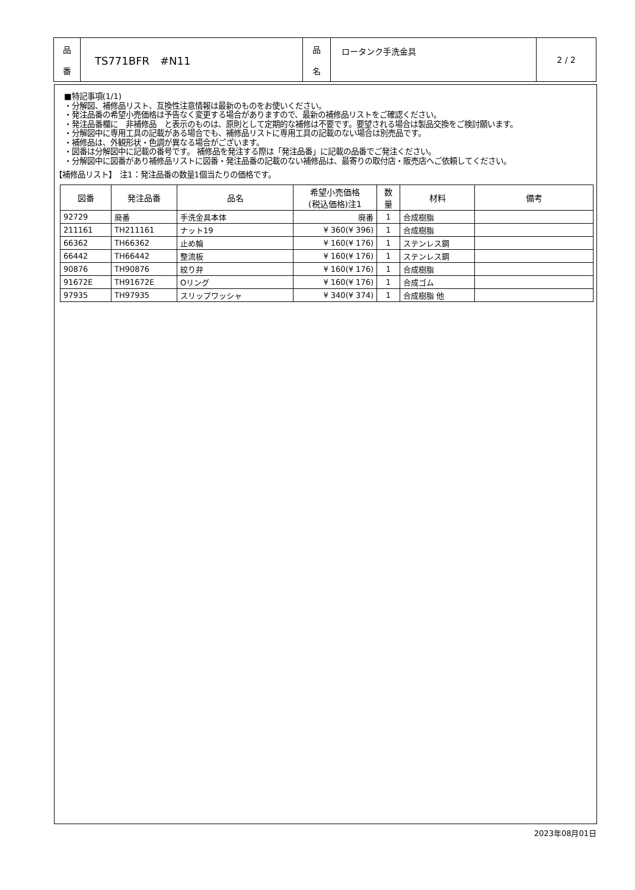| 品 番 | TS771BFR #N11 | 品 名 | ロータンク手洗金具 | 2 / 2 |
■特記事項(1/1)
・分解図、補修品リスト、互換性注意情報は最新のものをお使いください。
・発注品番の希望小売価格は予告なく変更する場合がありますので、最新の補修品リストをご確認ください。
・発注品番欄に　非補修品　と表示のものは、原則として定期的な補修は不要です。要望される場合は製品交換をご検討願います。
・分解図中に専用工具の記載がある場合でも、補修品リストに専用工具の記載のない場合は別売品です。
・補修品は、外観形状・色調が異なる場合がございます。
・図番は分解図中に記載の番号です。 補修品を発注する際は「発注品番」に記載の品番でご発注ください。
・分解図中に図番があり補修品リストに図番・発注品番の記載のない補修品は、最寄りの取付店・販売店へご依頼してください。
【補修品リスト】　注1：発注品番の数量1個当たりの価格です。
| 図番 | 発注品番 | 品名 | 希望小売価格 (税込価格)注1 | 数 量 | 材料 | 備考 |
| --- | --- | --- | --- | --- | --- | --- |
| 92729 | 廃番 | 手洗金具本体 | 廃番 | 1 | 合成樹脂 | |
| 211161 | TH211161 | ナット19 | ¥ 360(¥ 396) | 1 | 合成樹脂 | |
| 66362 | TH66362 | 止め輪 | ¥ 160(¥ 176) | 1 | ステンレス鋼 | |
| 66442 | TH66442 | 整流板 | ¥ 160(¥ 176) | 1 | ステンレス鋼 | |
| 90876 | TH90876 | 絞り弁 | ¥ 160(¥ 176) | 1 | 合成樹脂 | |
| 91672E | TH91672E | Oリング | ¥ 160(¥ 176) | 1 | 合成ゴム | |
| 97935 | TH97935 | スリップワッシャ | ¥ 340(¥ 374) | 1 | 合成樹脂 他 | |
2023年08月01日